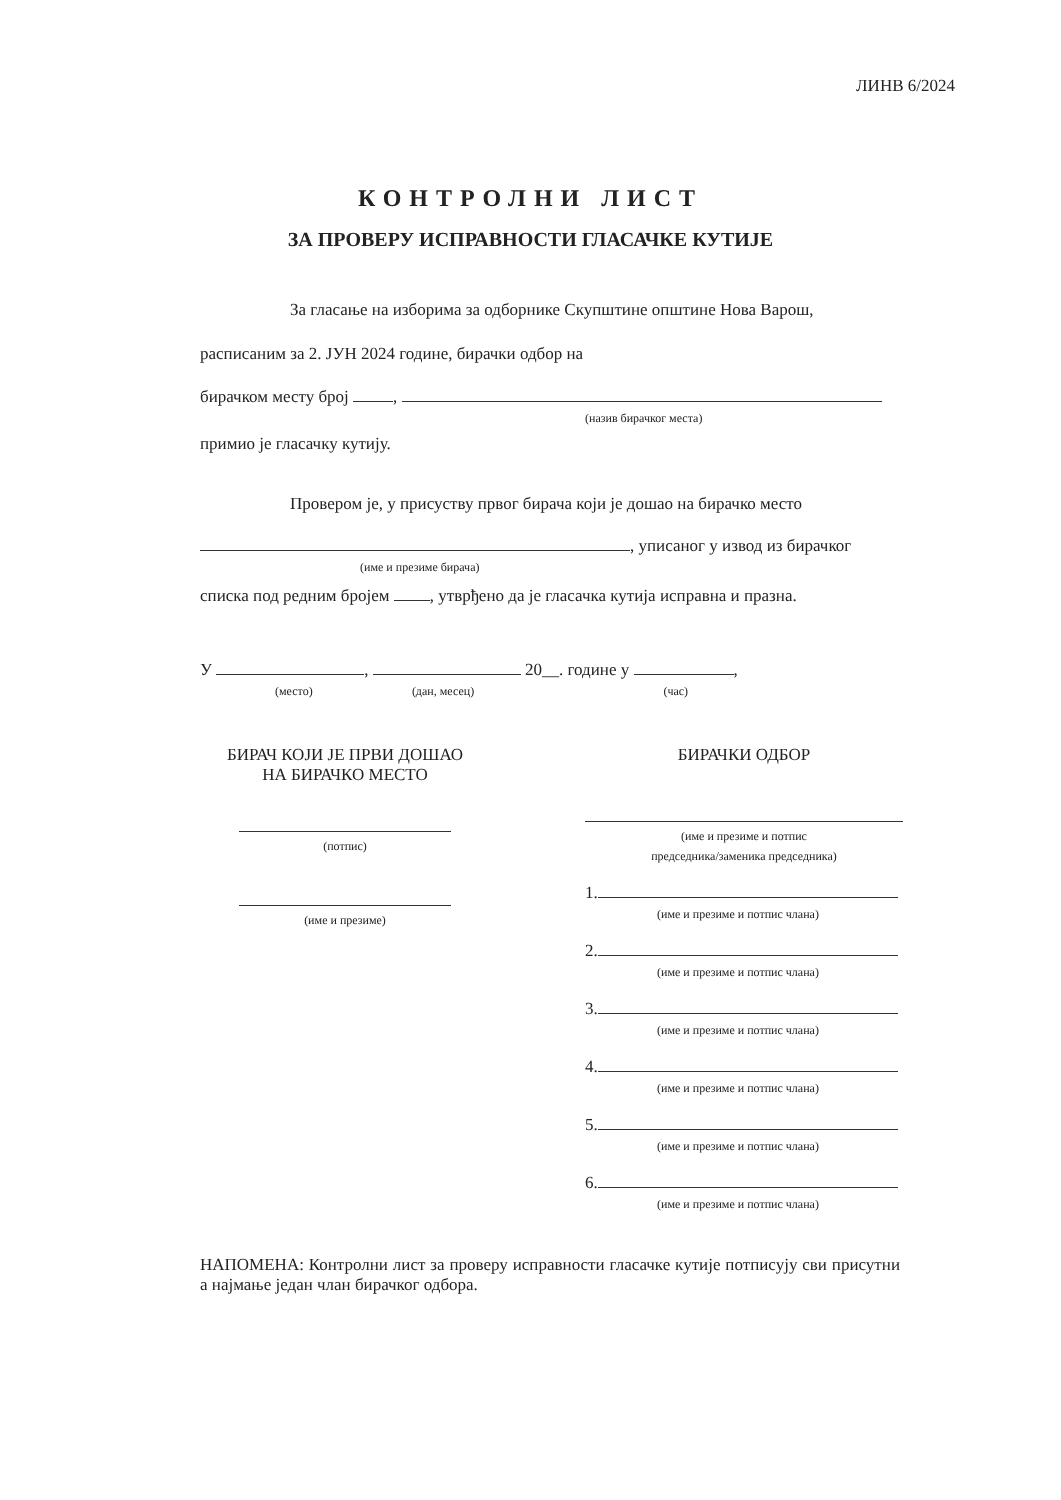ЛИНВ 6/2024
КОНТРОЛНИ ЛИСТ
ЗА ПРОВЕРУ ИСПРАВНОСТИ ГЛАСАЧКЕ КУТИЈЕ
За гласање на изборима за одборнике Скупштине општине Нова Варош,
расписаним за 2. ЈУН 2024 године, бирачки одбор на
бирачком месту број ,
(назив бирачког места)
примио је гласачку кутију.
Провером је, у присуству првог бирача који је дошао на бирачко место
, уписаног у извод из бирачког
(име и презиме бирача)
списка под редним бројем , утврђено да је гласачка кутија исправна и празна.
У , 20__. године у ,
(место) (дан, месец) (час)
БИРАЧ КОЈИ ЈЕ ПРВИ ДОШАО
НА БИРАЧКО МЕСТО
(потпис)
(име и презиме)
БИРАЧКИ ОДБОР
(име и презиме и потпис
председника/заменика председника)
1.
(име и презиме и потпис члана)
2.
(име и презиме и потпис члана)
3.
(име и презиме и потпис члана)
4.
(име и презиме и потпис члана)
5.
(име и презиме и потпис члана)
6.
(име и презиме и потпис члана)
НАПОМЕНА: Контролни лист за проверу исправности гласачке кутије потписују сви присутни а најмање један члан бирачког одбора.